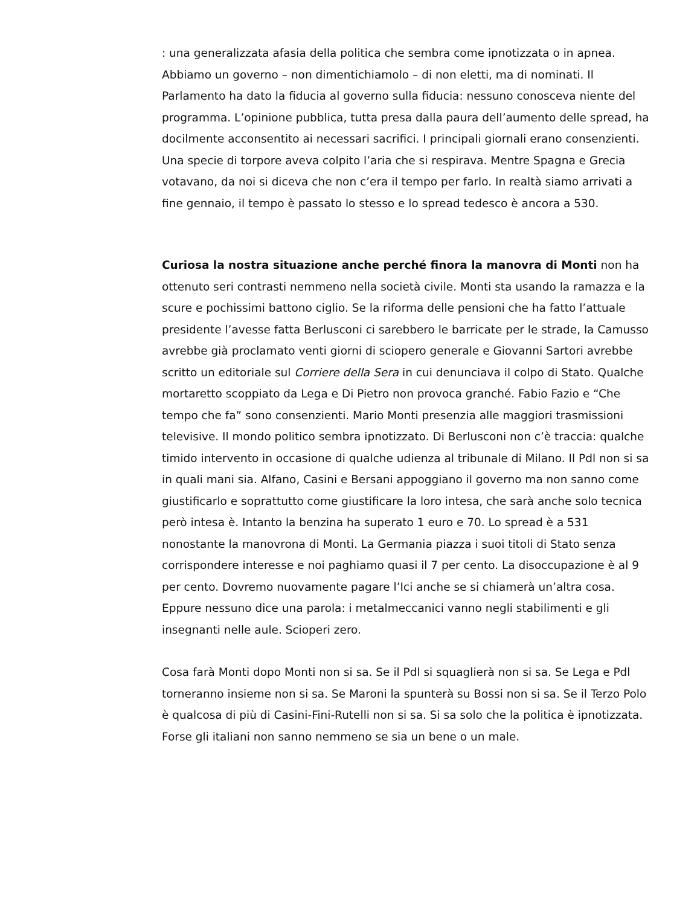: una generalizzata afasia della politica che sembra come ipnotizzata o in apnea. Abbiamo un governo – non dimentichiamolo – di non eletti, ma di nominati. Il Parlamento ha dato la fiducia al governo sulla fiducia: nessuno conosceva niente del programma. L’opinione pubblica, tutta presa dalla paura dell’aumento delle spread, ha docilmente acconsentito ai necessari sacrifici. I principali giornali erano consenzienti. Una specie di torpore aveva colpito l’aria che si respirava. Mentre Spagna e Grecia votavano, da noi si diceva che non c’era il tempo per farlo. In realtà siamo arrivati a fine gennaio, il tempo è passato lo stesso e lo spread tedesco è ancora a 530.
Curiosa la nostra situazione anche perché finora la manovra di Monti non ha ottenuto seri contrasti nemmeno nella società civile. Monti sta usando la ramazza e la scure e pochissimi battono ciglio. Se la riforma delle pensioni che ha fatto l’attuale presidente l’avesse fatta Berlusconi ci sarebbero le barricate per le strade, la Camusso avrebbe già proclamato venti giorni di sciopero generale e Giovanni Sartori avrebbe scritto un editoriale sul Corriere della Sera in cui denunciava il colpo di Stato. Qualche mortaretto scoppiato da Lega e Di Pietro non provoca granché. Fabio Fazio e “Che tempo che fa” sono consenzienti. Mario Monti presenzia alle maggiori trasmissioni televisive. Il mondo politico sembra ipnotizzato. Di Berlusconi non c’è traccia: qualche timido intervento in occasione di qualche udienza al tribunale di Milano. Il Pdl non si sa in quali mani sia. Alfano, Casini e Bersani appoggiano il governo ma non sanno come giustificarlo e soprattutto come giustificare la loro intesa, che sarà anche solo tecnica però intesa è. Intanto la benzina ha superato 1 euro e 70. Lo spread è a 531 nonostante la manovrona di Monti. La Germania piazza i suoi titoli di Stato senza corrispondere interesse e noi paghiamo quasi il 7 per cento. La disoccupazione è al 9 per cento. Dovremo nuovamente pagare l’Ici anche se si chiamerà un’altra cosa. Eppure nessuno dice una parola: i metalmeccanici vanno negli stabilimenti e gli insegnanti nelle aule. Scioperi zero.
Cosa farà Monti dopo Monti non si sa. Se il Pdl si squaglierà non si sa. Se Lega e Pdl torneranno insieme non si sa. Se Maroni la spunterà su Bossi non si sa. Se il Terzo Polo è qualcosa di più di Casini-Fini-Rutelli non si sa. Si sa solo che la politica è ipnotizzata. Forse gli italiani non sanno nemmeno se sia un bene o un male.